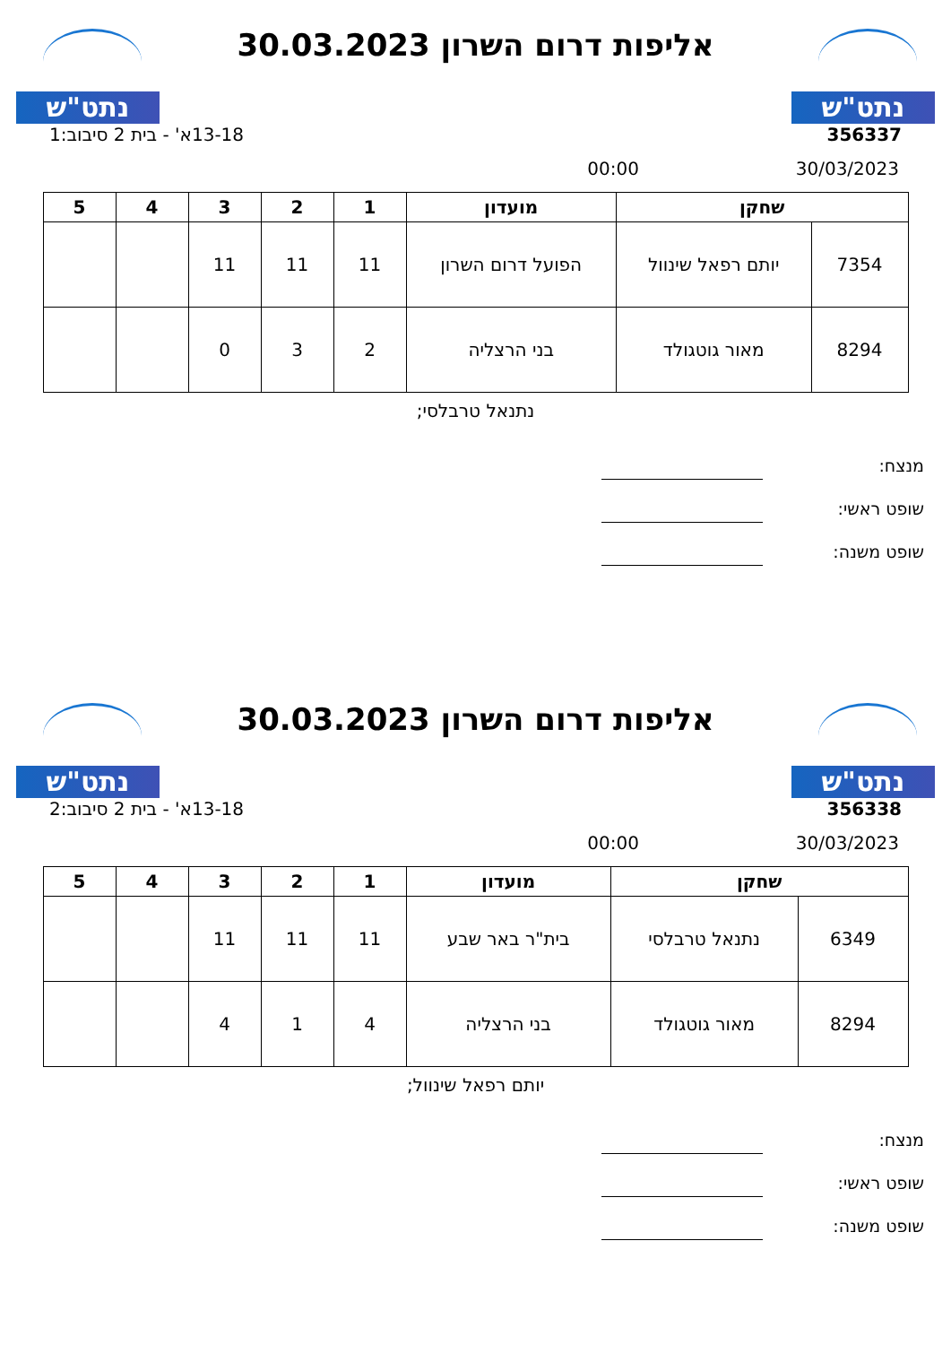נתט"ש
אליפות דרום השרון 30.03.2023
נתט"ש
356337 13-18א' - בית 2 סיבוב:1
30/03/2023 00:00
| שחקן | | מועדון | 1 | 2 | 3 | 4 | 5 |
| --- | --- | --- | --- | --- | --- | --- | --- |
| 7354 | יותם רפאל שינוול | הפועל דרום השרון | 11 | 11 | 11 | | |
| 8294 | מאור גוטגולד | בני הרצליה | 2 | 3 | 0 | | |
נתנאל טרבלסי;
מנצח:
שופט ראשי:
שופט משנה:
נתט"ש
אליפות דרום השרון 30.03.2023
נתט"ש
356338 13-18א' - בית 2 סיבוב:2
30/03/2023 00:00
| שחקן | | מועדון | 1 | 2 | 3 | 4 | 5 |
| --- | --- | --- | --- | --- | --- | --- | --- |
| 6349 | נתנאל טרבלסי | בית"ר באר שבע | 11 | 11 | 11 | | |
| 8294 | מאור גוטגולד | בני הרצליה | 4 | 1 | 4 | | |
יותם רפאל שינוול;
מנצח:
שופט ראשי:
שופט משנה: